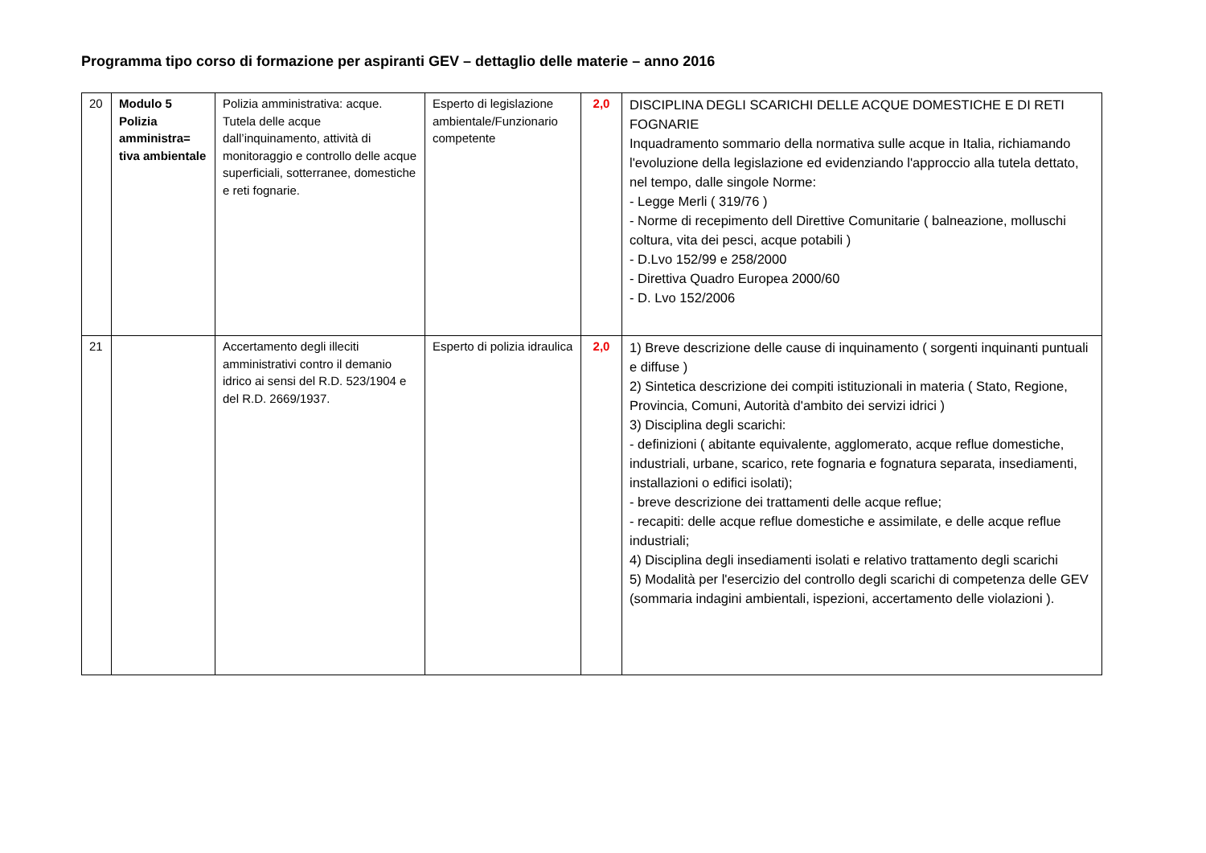Programma tipo corso di formazione per aspiranti GEV – dettaglio delle materie – anno 2016
| 20 | Modulo 5 Polizia amministra= tiva ambientale | Polizia amministrativa: acque. Tutela delle acque dall’inquinamento, attività di monitoraggio e controllo delle acque superficiali, sotterranee, domestiche e reti fognarie. | Esperto di legislazione ambientale/Funzionario competente | 2,0 | DISCIPLINA DEGLI SCARICHI DELLE ACQUE DOMESTICHE E DI RETI FOGNARIE Inquadramento sommario della normativa sulle acque in Italia, richiamando l'evoluzione della legislazione ed evidenziando l'approccio alla tutela dettato, nel tempo, dalle singole Norme: - Legge Merli ( 319/76 ) - Norme di recepimento dell Direttive Comunitarie ( balneazione, molluschi coltura, vita dei pesci, acque potabili ) - D.Lvo 152/99 e 258/2000 - Direttiva Quadro Europea 2000/60 - D. Lvo 152/2006 |
| 21 | | Accertamento degli illeciti amministrativi contro il demanio idrico ai sensi del R.D. 523/1904 e del R.D. 2669/1937. | Esperto di polizia idraulica | 2,0 | 1) Breve descrizione delle cause di inquinamento ( sorgenti inquinanti puntuali e diffuse ) 2) Sintetica descrizione dei compiti istituzionali in materia ( Stato, Regione, Provincia, Comuni, Autorità d'ambito dei servizi idrici ) 3) Disciplina degli scarichi: - definizioni ( abitante equivalente, agglomerato, acque reflue domestiche, industriali, urbane, scarico, rete fognaria e fognatura separata, insediamenti, installazioni o edifici isolati); - breve descrizione dei trattamenti delle acque reflue; - recapiti: delle acque reflue domestiche e assimilate, e delle acque reflue industriali; 4) Disciplina degli insediamenti isolati e relativo trattamento degli scarichi 5) Modalità per l'esercizio del controllo degli scarichi di competenza delle GEV (sommaria indagini ambientali, ispezioni, accertamento delle violazioni ). |